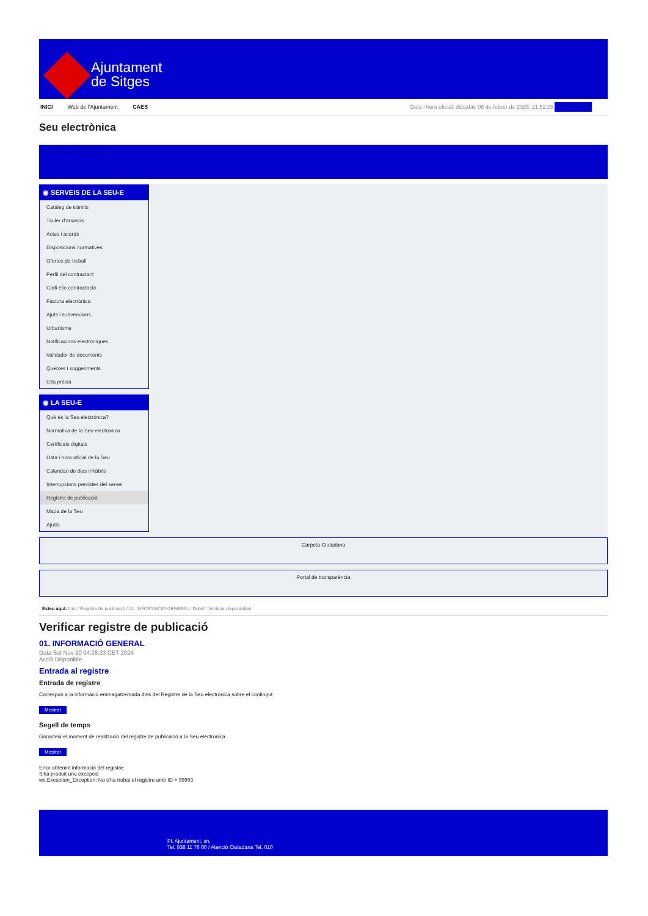Ajuntament
de Sitges
INICI Web de l'Ajuntament CAES Data i hora oficial: dissabte 08 de febrer de 2025, 21:52:29 Sincronitza
Seu electrònica
Obtenir còpia autèntica
◉ SERVEIS DE LA SEU-E
Catàleg de tràmits
Tauler d'anuncis
Actes i acords
Disposicions normatives
Ofertes de treball
Perfil del contractant
Codi ètic contractació
Factura electrònica
Ajuts i subvencions
Urbanisme
Notificacions electròniques
Validador de documents
Queixes i suggeriments
Cita prèvia
◉ LA SEU-E
Què és la Seu electrònica?
Normativa de la Seu electrònica
Certificats digitals
Data i hora oficial de la Seu
Calendari de dies inhàbils
Interrupcions previstes del servei
Registre de publicació
Mapa de la Seu
Ajuda
Carpeta Ciutadana
Portal de transparència
Esteu aquí: Inici / Registre de publicació / 01. INFORMACIÓ GENERAL / Detall / Verificar disponibilitat
Verificar registre de publicació
01. INFORMACIÓ GENERAL
Data Sat Nov 30 04:28:33 CET 2024
Acció Disponible
Entrada al registre
Entrada de registre
Correspon a la informació emmagatzemada dins del Registre de la Seu electrònica sobre el contingut
Mostrar
Segell de temps
Garanteix el moment de realització del registre de publicació a la Seu electrònica
Mostrar
Error obtenint informació del registre:
S'ha produit una excepció
ws.Exception_Exception: No s'ha trobat el registre amb ID = 99993
Pl. Ajuntament, sn.
Tel. 938 11 76 00 / Atenció Ciutadana Tel. 010